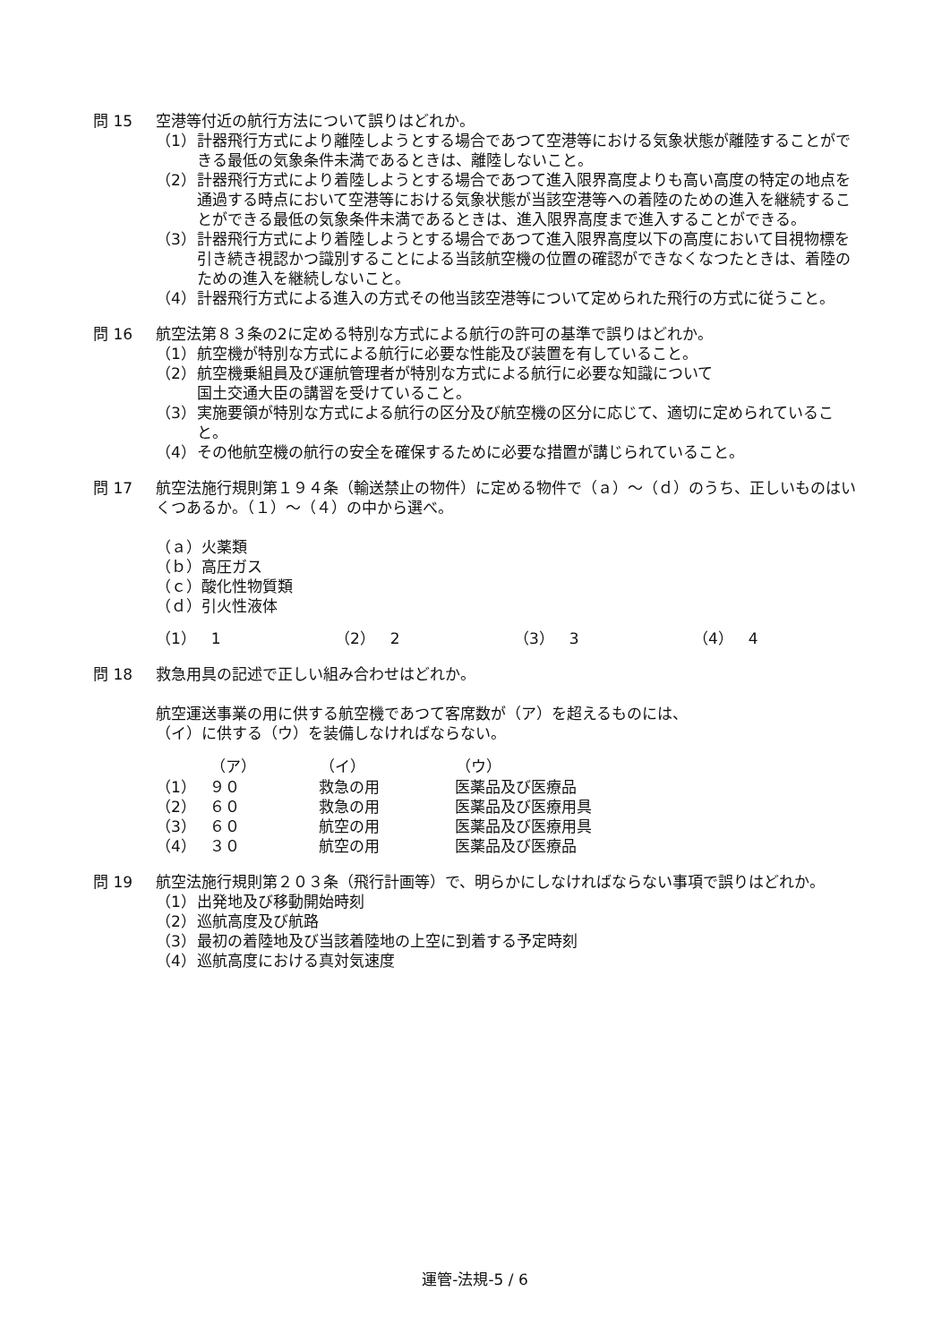問 15 空港等付近の航行方法について誤りはどれか。
（1） 計器飛行方式により離陸しようとする場合であつて空港等における気象状態が離陸することができる最低の気象条件未満であるときは、離陸しないこと。
（2） 計器飛行方式により着陸しようとする場合であつて進入限界高度よりも高い高度の特定の地点を通過する時点において空港等における気象状態が当該空港等への着陸のための進入を継続することができる最低の気象条件未満であるときは、進入限界高度まで進入することができる。
（3） 計器飛行方式により着陸しようとする場合であつて進入限界高度以下の高度において目視物標を引き続き視認かつ識別することによる当該航空機の位置の確認ができなくなつたときは、着陸のための進入を継続しないこと。
（4） 計器飛行方式による進入の方式その他当該空港等について定められた飛行の方式に従うこと。
問 16 航空法第８３条の2に定める特別な方式による航行の許可の基準で誤りはどれか。
（1） 航空機が特別な方式による航行に必要な性能及び装置を有していること。
（2） 航空機乗組員及び運航管理者が特別な方式による航行に必要な知識について
国土交通大臣の講習を受けていること。
（3） 実施要領が特別な方式による航行の区分及び航空機の区分に応じて、適切に定められていること。
（4） その他航空機の航行の安全を確保するために必要な措置が講じられていること。
問 17 航空法施行規則第１９４条（輸送禁止の物件）に定める物件で（ａ）～（ｄ）のうち、正しいものはいくつあるか。（１）～（４）の中から選べ。
（ａ）火薬類
（ｂ）高圧ガス
（ｃ）酸化性物質類
（ｄ）引火性液体
| （1） 1 | （2） 2 | （3） 3 | （4） 4 |
問 18 救急用具の記述で正しい組み合わせはどれか。
航空運送事業の用に供する航空機であつて客席数が（ア）を超えるものには、
（イ）に供する（ウ）を装備しなければならない。
| | （ア） | （イ） | （ウ） |
| --- | --- | --- | --- |
| （1） | ９０ | 救急の用 | 医薬品及び医療品 |
| （2） | ６０ | 救急の用 | 医薬品及び医療用具 |
| （3） | ６０ | 航空の用 | 医薬品及び医療用具 |
| （4） | ３０ | 航空の用 | 医薬品及び医療品 |
問 19 航空法施行規則第２０３条（飛行計画等）で、明らかにしなければならない事項で誤りはどれか。
（1） 出発地及び移動開始時刻
（2） 巡航高度及び航路
（3） 最初の着陸地及び当該着陸地の上空に到着する予定時刻
（4） 巡航高度における真対気速度
運管-法規-5 / 6